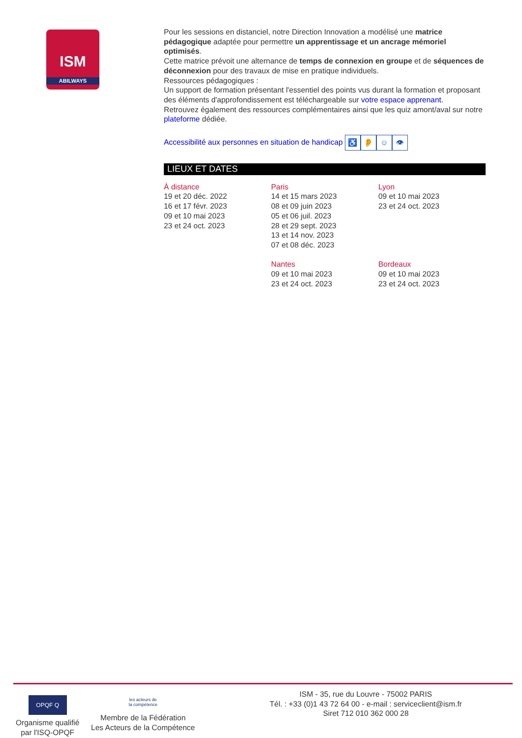ISM
ABILWAYS
Pour les sessions en distanciel, notre Direction Innovation a modélisé une matrice pédagogique adaptée pour permettre un apprentissage et un ancrage mémoriel optimisés.
Cette matrice prévoit une alternance de temps de connexion en groupe et de séquences de déconnexion pour des travaux de mise en pratique individuels.
Ressources pédagogiques :
Un support de formation présentant l'essentiel des points vus durant la formation et proposant des éléments d'approfondissement est téléchargeable sur votre espace apprenant.
Retrouvez également des ressources complémentaires ainsi que les quiz amont/aval sur notre plateforme dédiée.
Accessibilité aux personnes en situation de handicap ♿ 👂 ☺ 👁
LIEUX ET DATES
À distance
19 et 20 déc. 2022
16 et 17 févr. 2023
09 et 10 mai 2023
23 et 24 oct. 2023
Paris
14 et 15 mars 2023
08 et 09 juin 2023
05 et 06 juil. 2023
28 et 29 sept. 2023
13 et 14 nov. 2023
07 et 08 déc. 2023
Nantes
09 et 10 mai 2023
23 et 24 oct. 2023
Lyon
09 et 10 mai 2023
23 et 24 oct. 2023
Bordeaux
09 et 10 mai 2023
23 et 24 oct. 2023
OPQF Q
Organisme qualifié
par l'ISQ-OPQF
les acteurs de
la compétence
Membre de la Fédération
Les Acteurs de la Compétence
ISM - 35, rue du Louvre - 75002 PARIS
Tél. : +33 (0)1 43 72 64 00 - e-mail : serviceclient@ism.fr
Siret 712 010 362 000 28